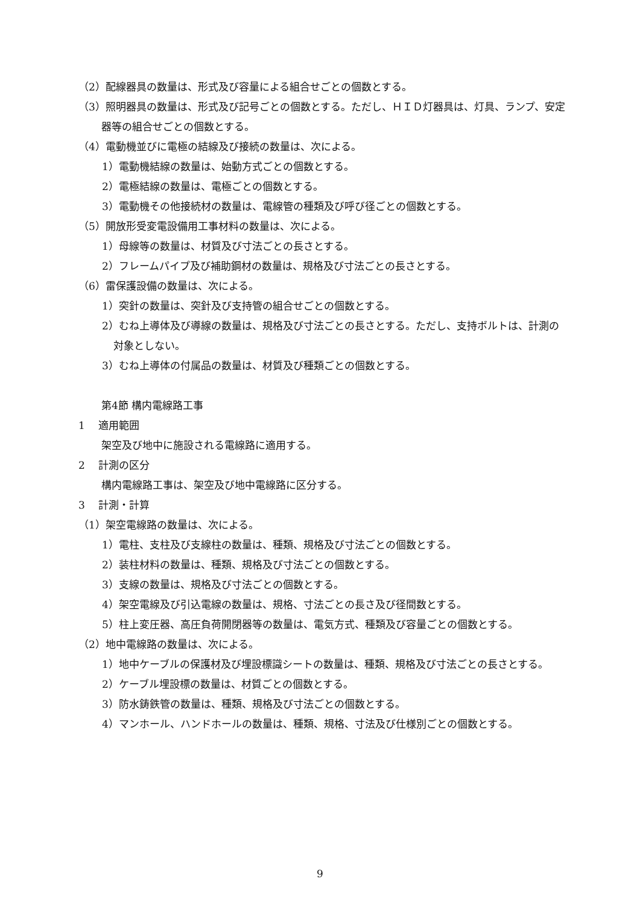（2）配線器具の数量は、形式及び容量による組合せごとの個数とする。
（3）照明器具の数量は、形式及び記号ごとの個数とする。ただし、ＨＩＤ灯器具は、灯具、ランプ、安定器等の組合せごとの個数とする。
（4）電動機並びに電極の結線及び接続の数量は、次による。
1）電動機結線の数量は、始動方式ごとの個数とする。
2）電極結線の数量は、電極ごとの個数とする。
3）電動機その他接続材の数量は、電線管の種類及び呼び径ごとの個数とする。
（5）開放形受変電設備用工事材料の数量は、次による。
1）母線等の数量は、材質及び寸法ごとの長さとする。
2）フレームパイプ及び補助鋼材の数量は、規格及び寸法ごとの長さとする。
（6）雷保護設備の数量は、次による。
1）突針の数量は、突針及び支持管の組合せごとの個数とする。
2）むね上導体及び導線の数量は、規格及び寸法ごとの長さとする。ただし、支持ボルトは、計測の対象としない。
3）むね上導体の付属品の数量は、材質及び種類ごとの個数とする。
第4節 構内電線路工事
1　 適用範囲
架空及び地中に施設される電線路に適用する。
2　 計測の区分
構内電線路工事は、架空及び地中電線路に区分する。
3　 計測・計算
（1）架空電線路の数量は、次による。
1）電柱、支柱及び支線柱の数量は、種類、規格及び寸法ごとの個数とする。
2）装柱材料の数量は、種類、規格及び寸法ごとの個数とする。
3）支線の数量は、規格及び寸法ごとの個数とする。
4）架空電線及び引込電線の数量は、規格、寸法ごとの長さ及び径間数とする。
5）柱上変圧器、高圧負荷開閉器等の数量は、電気方式、種類及び容量ごとの個数とする。
（2）地中電線路の数量は、次による。
1）地中ケーブルの保護材及び埋設標識シートの数量は、種類、規格及び寸法ごとの長さとする。
2）ケーブル埋設標の数量は、材質ごとの個数とする。
3）防水鋳鉄管の数量は、種類、規格及び寸法ごとの個数とする。
4）マンホール、ハンドホールの数量は、種類、規格、寸法及び仕様別ごとの個数とする。
9